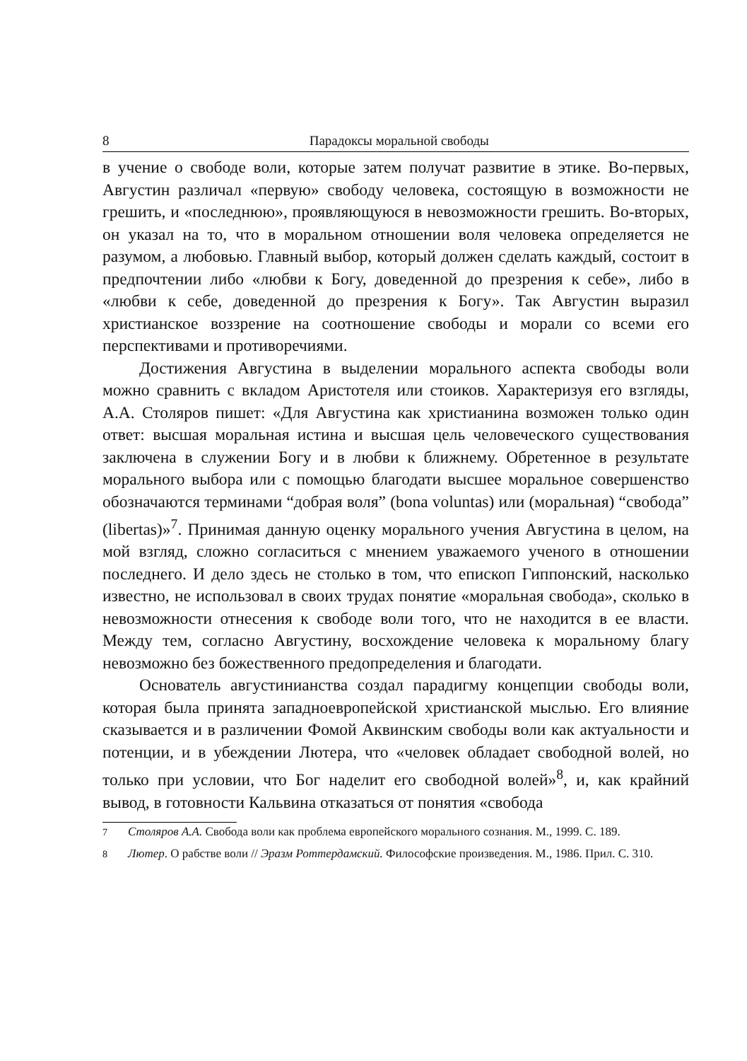8 Парадоксы моральной свободы
в учение о свободе воли, которые затем получат развитие в этике. Во-первых, Августин различал «первую» свободу человека, состоящую в возможности не грешить, и «последнюю», проявляющуюся в невозможности грешить. Во-вторых, он указал на то, что в моральном отношении воля человека определяется не разумом, а любовью. Главный выбор, который должен сделать каждый, состоит в предпочтении либо «любви к Богу, доведенной до презрения к себе», либо в «любви к себе, доведенной до презрения к Богу». Так Августин выразил христианское воззрение на соотношение свободы и морали со всеми его перспективами и противоречиями.
Достижения Августина в выделении морального аспекта свободы воли можно сравнить с вкладом Аристотеля или стоиков. Характеризуя его взгляды, А.А. Столяров пишет: «Для Августина как христианина возможен только один ответ: высшая моральная истина и высшая цель человеческого существования заключена в служении Богу и в любви к ближнему. Обретенное в результате морального выбора или с помощью благодати высшее моральное совершенство обозначаются терминами “добрая воля” (bona voluntas) или (моральная) “свобода” (libertas)»<sup>7</sup>. Принимая данную оценку морального учения Августина в целом, на мой взгляд, сложно согласиться с мнением уважаемого ученого в отношении последнего. И дело здесь не столько в том, что епископ Гиппонский, насколько известно, не использовал в своих трудах понятие «моральная свобода», сколько в невозможности отнесения к свободе воли того, что не находится в ее власти. Между тем, согласно Августину, восхождение человека к моральному благу невозможно без божественного предопределения и благодати.
Основатель августинианства создал парадигму концепции свободы воли, которая была принята западноевропейской христианской мыслью. Его влияние сказывается и в различении Фомой Аквинским свободы воли как актуальности и потенции, и в убеждении Лютера, что «человек обладает свободной волей, но только при условии, что Бог наделит его свободной волей»<sup>8</sup>, и, как крайний вывод, в готовности Кальвина отказаться от понятия «свобода
<sup>7</sup> Столяров А.А. Свобода воли как проблема европейского морального сознания. М., 1999. С. 189.
<sup>8</sup> Лютер. О рабстве воли // Эразм Роттердамский. Философские произведения. М., 1986. Прил. С. 310.